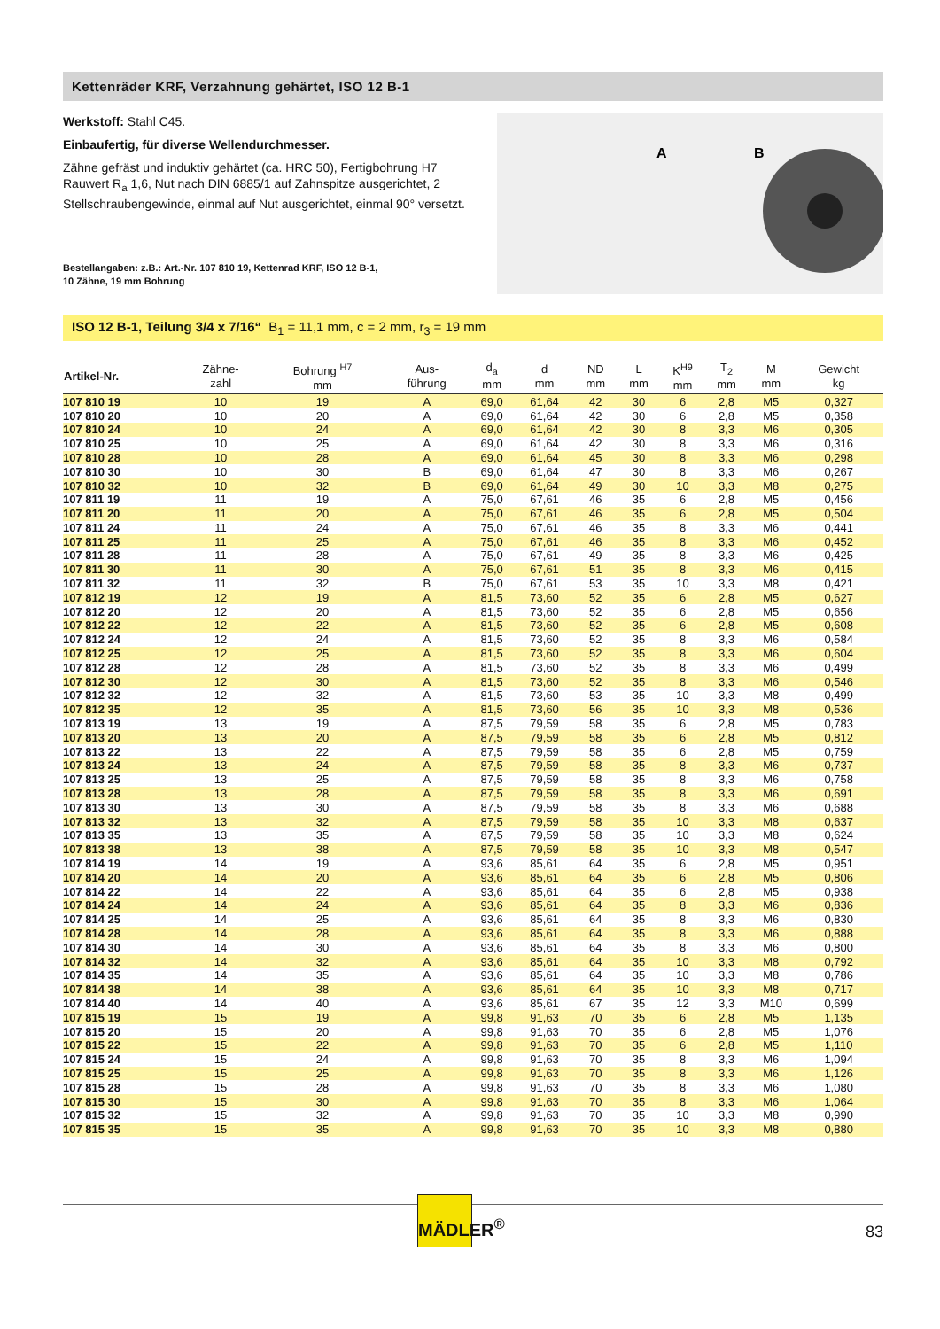Kettenräder KRF, Verzahnung gehärtet, ISO 12 B-1
Werkstoff: Stahl C45.
Einbaufertig, für diverse Wellendurchmesser.
Zähne gefräst und induktiv gehärtet (ca. HRC 50), Fertigbohrung H7 Rauwert R<sub>a</sub> 1,6, Nut nach DIN 6885/1 auf Zahnspitze ausgerichtet, 2 Stellschraubengewinde, einmal auf Nut ausgerichtet, einmal 90° versetzt.
Bestellangaben: z.B.: Art.-Nr. 107 810 19, Kettenrad KRF, ISO 12 B-1,
10 Zähne, 19 mm Bohrung
A
B
ISO 12 B-1, Teilung 3/4 x 7/16“ B<sub>1</sub> = 11,1 mm, c = 2 mm, r<sub>3</sub> = 19 mm
| Artikel-Nr. | Zähne- zahl | Bohrung <sup>H7</sup> mm | Aus- führung | d<sub>a</sub> mm | d mm | ND mm | L mm | K<sup>H9</sup> mm | T<sub>2</sub> mm | M mm | Gewicht kg |
| --- | --- | --- | --- | --- | --- | --- | --- | --- | --- | --- | --- |
| 107 810 19 | 10 | 19 | A | 69,0 | 61,64 | 42 | 30 | 6 | 2,8 | M5 | 0,327 |
| 107 810 20 | 10 | 20 | A | 69,0 | 61,64 | 42 | 30 | 6 | 2,8 | M5 | 0,358 |
| 107 810 24 | 10 | 24 | A | 69,0 | 61,64 | 42 | 30 | 8 | 3,3 | M6 | 0,305 |
| 107 810 25 | 10 | 25 | A | 69,0 | 61,64 | 42 | 30 | 8 | 3,3 | M6 | 0,316 |
| 107 810 28 | 10 | 28 | A | 69,0 | 61,64 | 45 | 30 | 8 | 3,3 | M6 | 0,298 |
| 107 810 30 | 10 | 30 | B | 69,0 | 61,64 | 47 | 30 | 8 | 3,3 | M6 | 0,267 |
| 107 810 32 | 10 | 32 | B | 69,0 | 61,64 | 49 | 30 | 10 | 3,3 | M8 | 0,275 |
| 107 811 19 | 11 | 19 | A | 75,0 | 67,61 | 46 | 35 | 6 | 2,8 | M5 | 0,456 |
| 107 811 20 | 11 | 20 | A | 75,0 | 67,61 | 46 | 35 | 6 | 2,8 | M5 | 0,504 |
| 107 811 24 | 11 | 24 | A | 75,0 | 67,61 | 46 | 35 | 8 | 3,3 | M6 | 0,441 |
| 107 811 25 | 11 | 25 | A | 75,0 | 67,61 | 46 | 35 | 8 | 3,3 | M6 | 0,452 |
| 107 811 28 | 11 | 28 | A | 75,0 | 67,61 | 49 | 35 | 8 | 3,3 | M6 | 0,425 |
| 107 811 30 | 11 | 30 | A | 75,0 | 67,61 | 51 | 35 | 8 | 3,3 | M6 | 0,415 |
| 107 811 32 | 11 | 32 | B | 75,0 | 67,61 | 53 | 35 | 10 | 3,3 | M8 | 0,421 |
| 107 812 19 | 12 | 19 | A | 81,5 | 73,60 | 52 | 35 | 6 | 2,8 | M5 | 0,627 |
| 107 812 20 | 12 | 20 | A | 81,5 | 73,60 | 52 | 35 | 6 | 2,8 | M5 | 0,656 |
| 107 812 22 | 12 | 22 | A | 81,5 | 73,60 | 52 | 35 | 6 | 2,8 | M5 | 0,608 |
| 107 812 24 | 12 | 24 | A | 81,5 | 73,60 | 52 | 35 | 8 | 3,3 | M6 | 0,584 |
| 107 812 25 | 12 | 25 | A | 81,5 | 73,60 | 52 | 35 | 8 | 3,3 | M6 | 0,604 |
| 107 812 28 | 12 | 28 | A | 81,5 | 73,60 | 52 | 35 | 8 | 3,3 | M6 | 0,499 |
| 107 812 30 | 12 | 30 | A | 81,5 | 73,60 | 52 | 35 | 8 | 3,3 | M6 | 0,546 |
| 107 812 32 | 12 | 32 | A | 81,5 | 73,60 | 53 | 35 | 10 | 3,3 | M8 | 0,499 |
| 107 812 35 | 12 | 35 | A | 81,5 | 73,60 | 56 | 35 | 10 | 3,3 | M8 | 0,536 |
| 107 813 19 | 13 | 19 | A | 87,5 | 79,59 | 58 | 35 | 6 | 2,8 | M5 | 0,783 |
| 107 813 20 | 13 | 20 | A | 87,5 | 79,59 | 58 | 35 | 6 | 2,8 | M5 | 0,812 |
| 107 813 22 | 13 | 22 | A | 87,5 | 79,59 | 58 | 35 | 6 | 2,8 | M5 | 0,759 |
| 107 813 24 | 13 | 24 | A | 87,5 | 79,59 | 58 | 35 | 8 | 3,3 | M6 | 0,737 |
| 107 813 25 | 13 | 25 | A | 87,5 | 79,59 | 58 | 35 | 8 | 3,3 | M6 | 0,758 |
| 107 813 28 | 13 | 28 | A | 87,5 | 79,59 | 58 | 35 | 8 | 3,3 | M6 | 0,691 |
| 107 813 30 | 13 | 30 | A | 87,5 | 79,59 | 58 | 35 | 8 | 3,3 | M6 | 0,688 |
| 107 813 32 | 13 | 32 | A | 87,5 | 79,59 | 58 | 35 | 10 | 3,3 | M8 | 0,637 |
| 107 813 35 | 13 | 35 | A | 87,5 | 79,59 | 58 | 35 | 10 | 3,3 | M8 | 0,624 |
| 107 813 38 | 13 | 38 | A | 87,5 | 79,59 | 58 | 35 | 10 | 3,3 | M8 | 0,547 |
| 107 814 19 | 14 | 19 | A | 93,6 | 85,61 | 64 | 35 | 6 | 2,8 | M5 | 0,951 |
| 107 814 20 | 14 | 20 | A | 93,6 | 85,61 | 64 | 35 | 6 | 2,8 | M5 | 0,806 |
| 107 814 22 | 14 | 22 | A | 93,6 | 85,61 | 64 | 35 | 6 | 2,8 | M5 | 0,938 |
| 107 814 24 | 14 | 24 | A | 93,6 | 85,61 | 64 | 35 | 8 | 3,3 | M6 | 0,836 |
| 107 814 25 | 14 | 25 | A | 93,6 | 85,61 | 64 | 35 | 8 | 3,3 | M6 | 0,830 |
| 107 814 28 | 14 | 28 | A | 93,6 | 85,61 | 64 | 35 | 8 | 3,3 | M6 | 0,888 |
| 107 814 30 | 14 | 30 | A | 93,6 | 85,61 | 64 | 35 | 8 | 3,3 | M6 | 0,800 |
| 107 814 32 | 14 | 32 | A | 93,6 | 85,61 | 64 | 35 | 10 | 3,3 | M8 | 0,792 |
| 107 814 35 | 14 | 35 | A | 93,6 | 85,61 | 64 | 35 | 10 | 3,3 | M8 | 0,786 |
| 107 814 38 | 14 | 38 | A | 93,6 | 85,61 | 64 | 35 | 10 | 3,3 | M8 | 0,717 |
| 107 814 40 | 14 | 40 | A | 93,6 | 85,61 | 67 | 35 | 12 | 3,3 | M10 | 0,699 |
| 107 815 19 | 15 | 19 | A | 99,8 | 91,63 | 70 | 35 | 6 | 2,8 | M5 | 1,135 |
| 107 815 20 | 15 | 20 | A | 99,8 | 91,63 | 70 | 35 | 6 | 2,8 | M5 | 1,076 |
| 107 815 22 | 15 | 22 | A | 99,8 | 91,63 | 70 | 35 | 6 | 2,8 | M5 | 1,110 |
| 107 815 24 | 15 | 24 | A | 99,8 | 91,63 | 70 | 35 | 8 | 3,3 | M6 | 1,094 |
| 107 815 25 | 15 | 25 | A | 99,8 | 91,63 | 70 | 35 | 8 | 3,3 | M6 | 1,126 |
| 107 815 28 | 15 | 28 | A | 99,8 | 91,63 | 70 | 35 | 8 | 3,3 | M6 | 1,080 |
| 107 815 30 | 15 | 30 | A | 99,8 | 91,63 | 70 | 35 | 8 | 3,3 | M6 | 1,064 |
| 107 815 32 | 15 | 32 | A | 99,8 | 91,63 | 70 | 35 | 10 | 3,3 | M8 | 0,990 |
| 107 815 35 | 15 | 35 | A | 99,8 | 91,63 | 70 | 35 | 10 | 3,3 | M8 | 0,880 |
MÄDLER<sup>®</sup>
83